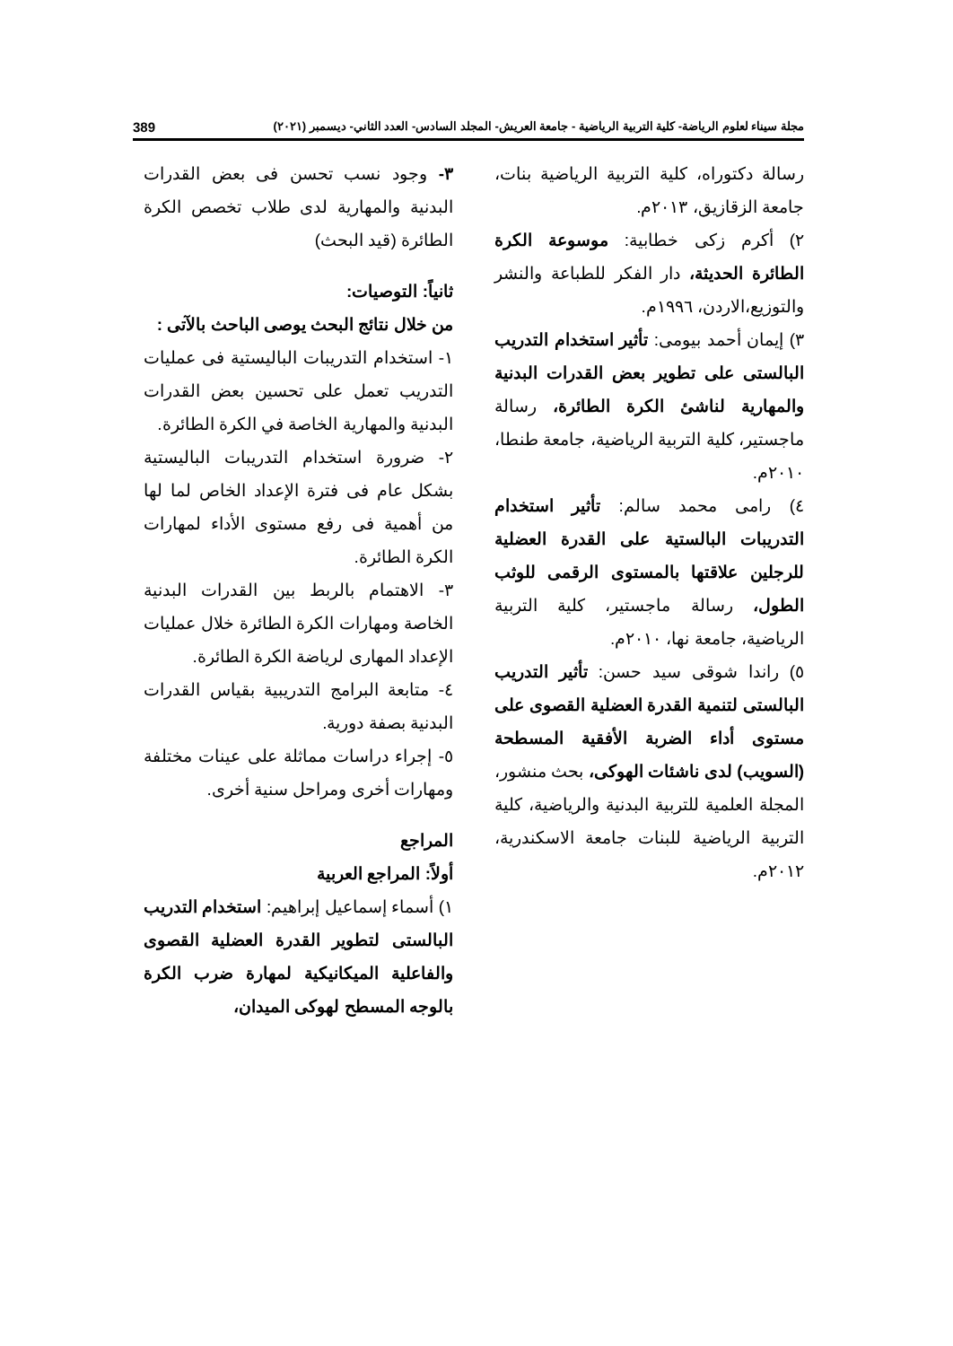مجلة سيناء لعلوم الرياضة- كلية التربية الرياضية - جامعة العريش- المجلد السادس- العدد الثاني- ديسمبر (٢٠٢١) 389
٣- وجود نسب تحسن فى بعض القدرات البدنية والمهارية لدى طلاب تخصص الكرة الطائرة (قيد البحث)
ثانياً: التوصيات:
من خلال نتائج البحث يوصى الباحث بالآتى :
١- استخدام التدريبات الباليستية فى عمليات التدريب تعمل على تحسين بعض القدرات البدنية والمهارية الخاصة في الكرة الطائرة.
٢- ضرورة استخدام التدريبات الباليستية بشكل عام فى فترة الإعداد الخاص لما لها من أهمية فى رفع مستوى الأداء لمهارات الكرة الطائرة.
٣- الاهتمام بالربط بين القدرات البدنية الخاصة ومهارات الكرة الطائرة خلال عمليات الإعداد المهارى لرياضة الكرة الطائرة.
٤- متابعة البرامج التدريبية بقياس القدرات البدنية بصفة دورية.
٥- إجراء دراسات مماثلة على عينات مختلفة ومهارات أخرى ومراحل سنية أخرى.
المراجع
أولاً: المراجع العربية
١) أسماء إسماعيل إبراهيم: استخدام التدريب البالستى لتطوير القدرة العضلية القصوى والفاعلية الميكانيكية لمهارة ضرب الكرة بالوجه المسطح لهوكى الميدان،
رسالة دكتوراه، كلية التربية الرياضية بنات، جامعة الزقازيق، ٢٠١٣م.
٢) أكرم زكى خطابية: موسوعة الكرة الطائرة الحديثة، دار الفكر للطباعة والنشر والتوزيع،الاردن، ١٩٩٦م.
٣) إيمان أحمد بيومى: تأثير استخدام التدريب البالستى على تطوير بعض القدرات البدنية والمهارية لناشئ الكرة الطائرة، رسالة ماجستير، كلية التربية الرياضية، جامعة طنطا، ٢٠١٠م.
٤) رامى محمد سالم: تأثير استخدام التدريبات البالستية على القدرة العضلية للرجلين علاقتها بالمستوى الرقمى للوثب الطول، رسالة ماجستير، كلية التربية الرياضية، جامعة نها، ٢٠١٠م.
٥) راندا شوقى سيد حسن: تأثير التدريب البالستى لتنمية القدرة العضلية القصوى على مستوى أداء الضربة الأفقية المسطحة (السويب) لدى ناشئات الهوكى، بحث منشور، المجلة العلمية للتربية البدنية والرياضية، كلية التربية الرياضية للبنات جامعة الاسكندرية، ٢٠١٢م.